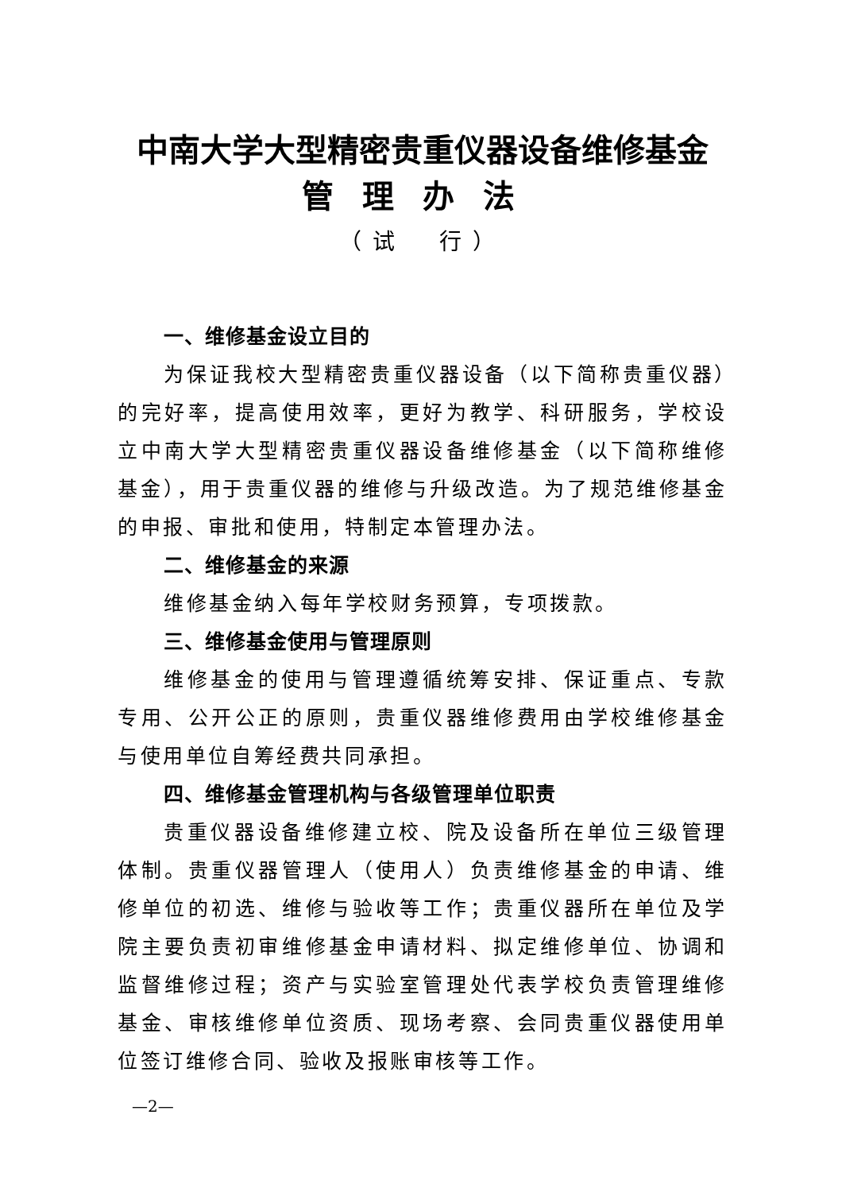中南大学大型精密贵重仪器设备维修基金
管理办法
（试　行）
一、维修基金设立目的
为保证我校大型精密贵重仪器设备（以下简称贵重仪器）的完好率，提高使用效率，更好为教学、科研服务，学校设立中南大学大型精密贵重仪器设备维修基金（以下简称维修基金），用于贵重仪器的维修与升级改造。为了规范维修基金的申报、审批和使用，特制定本管理办法。
二、维修基金的来源
维修基金纳入每年学校财务预算，专项拨款。
三、维修基金使用与管理原则
维修基金的使用与管理遵循统筹安排、保证重点、专款专用、公开公正的原则，贵重仪器维修费用由学校维修基金与使用单位自筹经费共同承担。
四、维修基金管理机构与各级管理单位职责
贵重仪器设备维修建立校、院及设备所在单位三级管理体制。贵重仪器管理人（使用人）负责维修基金的申请、维修单位的初选、维修与验收等工作；贵重仪器所在单位及学院主要负责初审维修基金申请材料、拟定维修单位、协调和监督维修过程；资产与实验室管理处代表学校负责管理维修基金、审核维修单位资质、现场考察、会同贵重仪器使用单位签订维修合同、验收及报账审核等工作。
—2—